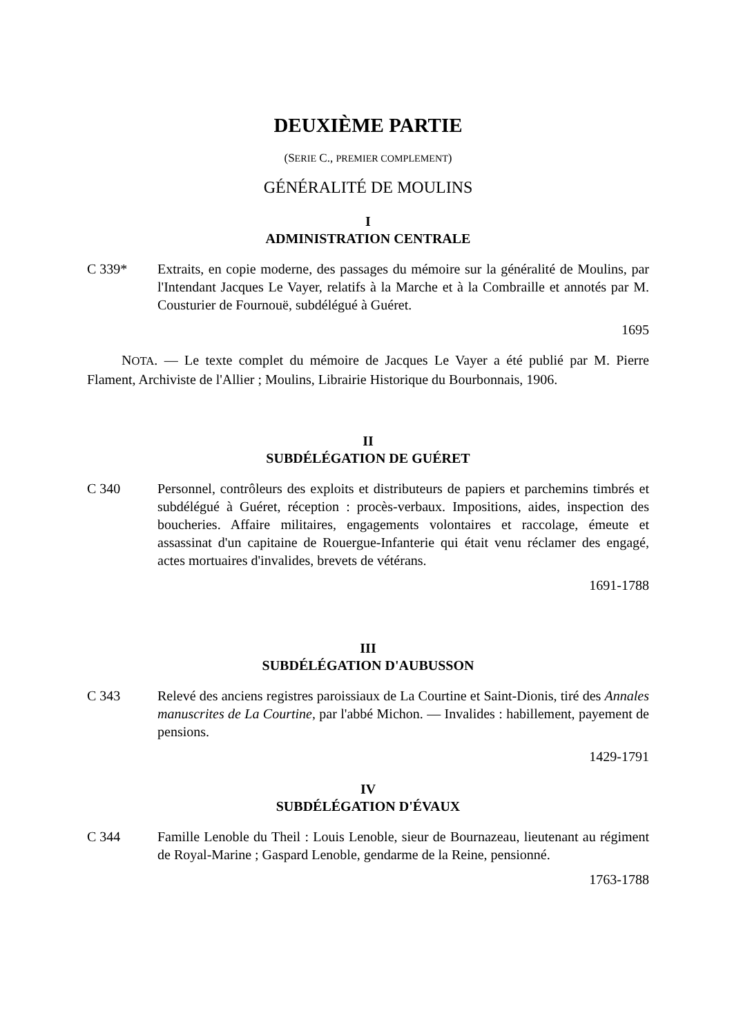DEUXIÈME PARTIE
(SERIE C., PREMIER COMPLEMENT)
GÉNÉRALITÉ DE MOULINS
I
ADMINISTRATION CENTRALE
C 339* Extraits, en copie moderne, des passages du mémoire sur la généralité de Moulins, par l'Intendant Jacques Le Vayer, relatifs à la Marche et à la Combraille et annotés par M. Cousturier de Fournouë, subdélégué à Guéret.
1695
NOTA. — Le texte complet du mémoire de Jacques Le Vayer a été publié par M. Pierre Flament, Archiviste de l'Allier ; Moulins, Librairie Historique du Bourbonnais, 1906.
II
SUBDÉLÉGATION DE GUÉRET
C 340 Personnel, contrôleurs des exploits et distributeurs de papiers et parchemins timbrés et subdélégué à Guéret, réception : procès-verbaux. Impositions, aides, inspection des boucheries. Affaire militaires, engagements volontaires et raccolage, émeute et assassinat d'un capitaine de Rouergue-Infanterie qui était venu réclamer des engagé, actes mortuaires d'invalides, brevets de vétérans.
1691-1788
III
SUBDÉLÉGATION D'AUBUSSON
C 343 Relevé des anciens registres paroissiaux de La Courtine et Saint-Dionis, tiré des Annales manuscrites de La Courtine, par l'abbé Michon. — Invalides : habillement, payement de pensions.
1429-1791
IV
SUBDÉLÉGATION D'ÉVAUX
C 344 Famille Lenoble du Theil : Louis Lenoble, sieur de Bournazeau, lieutenant au régiment de Royal-Marine ; Gaspard Lenoble, gendarme de la Reine, pensionné.
1763-1788